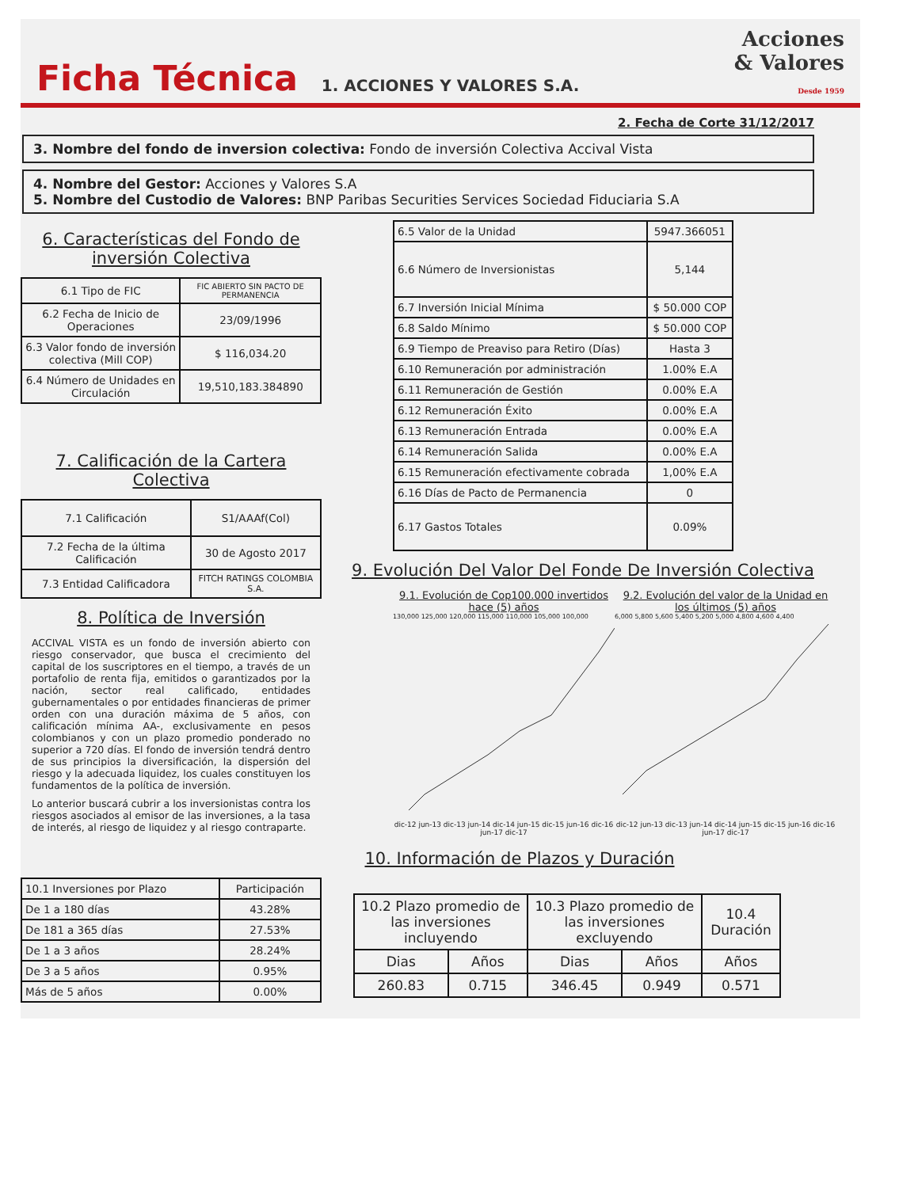Ficha Técnica
1. ACCIONES Y VALORES S.A.
Acciones
& Valores
Desde 1959
2. Fecha de Corte 31/12/2017
3. Nombre del fondo de inversion colectiva: Fondo de inversión Colectiva Accival Vista
4. Nombre del Gestor: Acciones y Valores S.A
5. Nombre del Custodio de Valores: BNP Paribas Securities Services Sociedad Fiduciaria S.A
6. Características del Fondo de inversión Colectiva
| 6.1 Tipo de FIC | FIC ABIERTO SIN PACTO DE PERMANENCIA |
| 6.2 Fecha de Inicio de Operaciones | 23/09/1996 |
| 6.3 Valor fondo de inversión colectiva (Mill COP) | $ 116,034.20 |
| 6.4 Número de Unidades en Circulación | 19,510,183.384890 |
7. Calificación de la Cartera Colectiva
| 7.1 Calificación | S1/AAAf(Col) |
| 7.2 Fecha de la última Calificación | 30 de Agosto 2017 |
| 7.3 Entidad Calificadora | FITCH RATINGS COLOMBIA S.A. |
8. Política de Inversión
ACCIVAL VISTA es un fondo de inversión abierto con riesgo conservador, que busca el crecimiento del capital de los suscriptores en el tiempo, a través de un portafolio de renta fija, emitidos o garantizados por la nación, sector real calificado, entidades gubernamentales o por entidades financieras de primer orden con una duración máxima de 5 años, con calificación mínima AA-, exclusivamente en pesos colombianos y con un plazo promedio ponderado no superior a 720 días. El fondo de inversión tendrá dentro de sus principios la diversificación, la dispersión del riesgo y la adecuada liquidez, los cuales constituyen los fundamentos de la política de inversión.
Lo anterior buscará cubrir a los inversionistas contra los riesgos asociados al emisor de las inversiones, a la tasa de interés, al riesgo de liquidez y al riesgo contraparte.
| 6.5 Valor de la Unidad | 5947.366051 |
| 6.6 Número de Inversionistas | 5,144 |
| 6.7 Inversión Inicial Mínima | $ 50.000 COP |
| 6.8 Saldo Mínimo | $ 50.000 COP |
| 6.9 Tiempo de Preaviso para Retiro (Días) | Hasta 3 |
| 6.10 Remuneración por administración | 1.00% E.A |
| 6.11 Remuneración de Gestión | 0.00% E.A |
| 6.12 Remuneración Éxito | 0.00% E.A |
| 6.13 Remuneración Entrada | 0.00% E.A |
| 6.14 Remuneración Salida | 0.00% E.A |
| 6.15 Remuneración efectivamente cobrada | 1,00% E.A |
| 6.16 Días de Pacto de Permanencia | 0 |
| 6.17 Gastos Totales | 0.09% |
9. Evolución Del Valor Del Fonde De Inversión Colectiva
9.1. Evolución de Cop100.000 invertidos hace (5) años
130,000 125,000 120,000 115,000 110,000 105,000 100,000
dic-12 jun-13 dic-13 jun-14 dic-14 jun-15 dic-15 jun-16 dic-16 jun-17 dic-17
9.2. Evolución del valor de la Unidad en los últimos (5) años
6,000 5,800 5,600 5,400 5,200 5,000 4,800 4,600 4,400
dic-12 jun-13 dic-13 jun-14 dic-14 jun-15 dic-15 jun-16 dic-16 jun-17 dic-17
10. Información de Plazos y Duración
| 10.1 Inversiones por Plazo | Participación |
| --- | --- |
| De 1 a 180 días | 43.28% |
| De 181 a 365 días | 27.53% |
| De 1 a 3 años | 28.24% |
| De 3 a 5 años | 0.95% |
| Más de 5 años | 0.00% |
| 10.2 Plazo promedio de las inversiones incluyendo | | 10.3 Plazo promedio de las inversiones excluyendo | | 10.4 Duración |
| --- | --- | --- | --- | --- |
| Dias | Años | Dias | Años | Años |
| 260.83 | 0.715 | 346.45 | 0.949 | 0.571 |